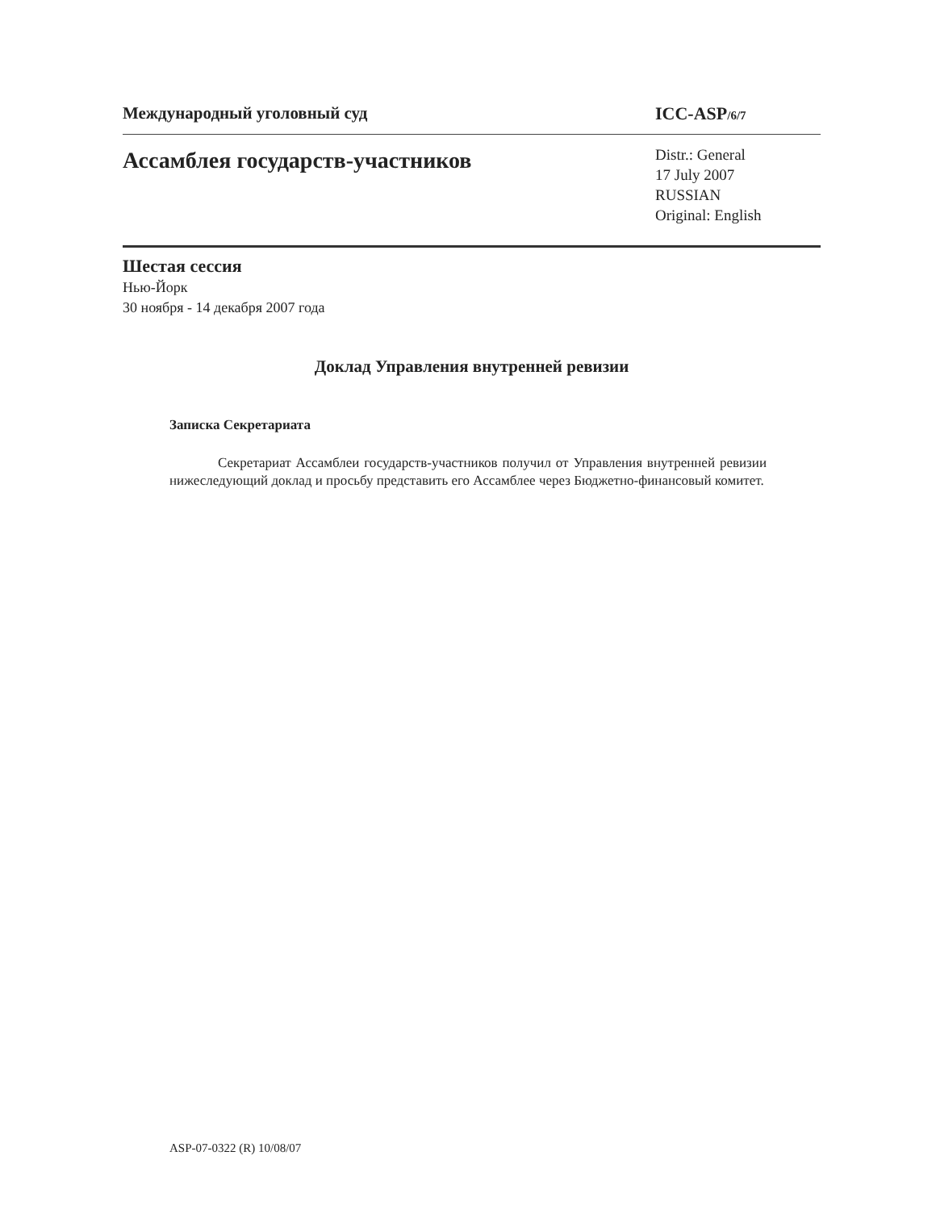Международный уголовный суд ICC-ASP/6/7
Ассамблея государств-участников
Distr.: General
17 July 2007
RUSSIAN
Original: English
Шестая сессия
Нью-Йорк
30 ноября - 14 декабря 2007 года
Доклад Управления внутренней ревизии
Записка Секретариата
Секретариат Ассамблеи государств-участников получил от Управления внутренней ревизии нижеследующий доклад и просьбу представить его Ассамблее через Бюджетно-финансовый комитет.
ASP-07-0322 (R) 10/08/07